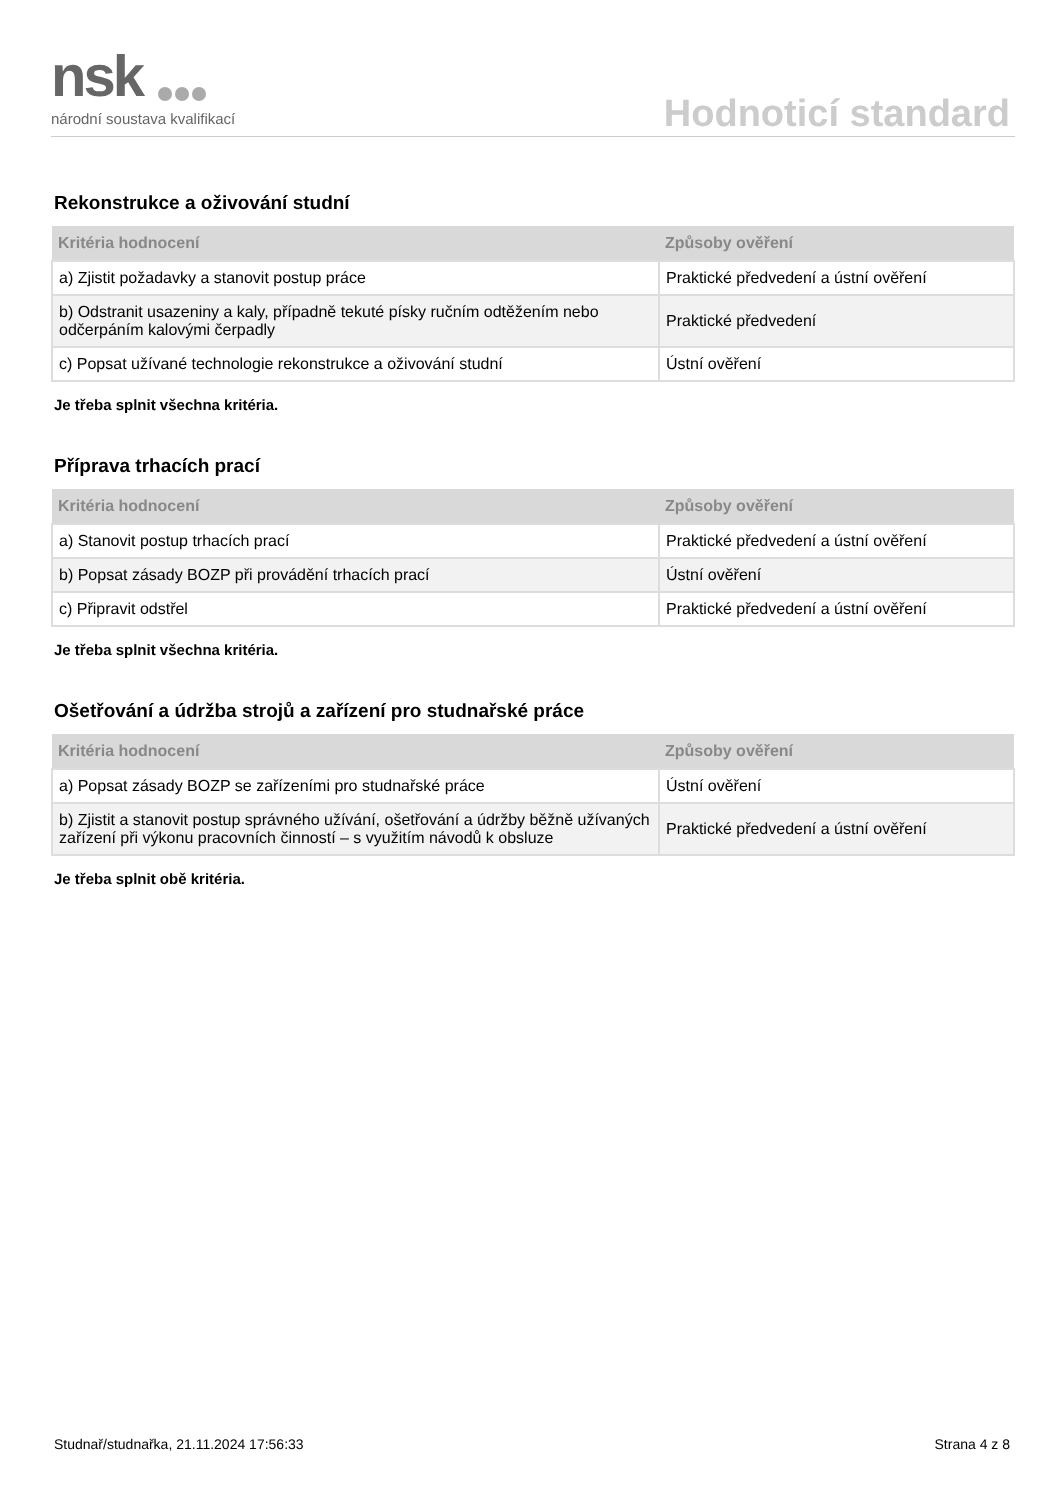nsk
národní soustava kvalifikací
Hodnoticí standard
Rekonstrukce a oživování studní
| Kritéria hodnocení | Způsoby ověření |
| --- | --- |
| a) Zjistit požadavky a stanovit postup práce | Praktické předvedení a ústní ověření |
| b) Odstranit usazeniny a kaly, případně tekuté písky ručním odtěžením nebo odčerpáním kalovými čerpadly | Praktické předvedení |
| c) Popsat užívané technologie rekonstrukce a oživování studní | Ústní ověření |
Je třeba splnit všechna kritéria.
Příprava trhacích prací
| Kritéria hodnocení | Způsoby ověření |
| --- | --- |
| a) Stanovit postup trhacích prací | Praktické předvedení a ústní ověření |
| b) Popsat zásady BOZP při provádění trhacích prací | Ústní ověření |
| c) Připravit odstřel | Praktické předvedení a ústní ověření |
Je třeba splnit všechna kritéria.
Ošetřování a údržba strojů a zařízení pro studnařské práce
| Kritéria hodnocení | Způsoby ověření |
| --- | --- |
| a) Popsat zásady BOZP se zařízeními pro studnařské práce | Ústní ověření |
| b) Zjistit a stanovit postup správného užívání, ošetřování a údržby běžně užívaných zařízení při výkonu pracovních činností – s využitím návodů k obsluze | Praktické předvedení a ústní ověření |
Je třeba splnit obě kritéria.
Studnař/studnařka, 21.11.2024 17:56:33 Strana 4 z 8